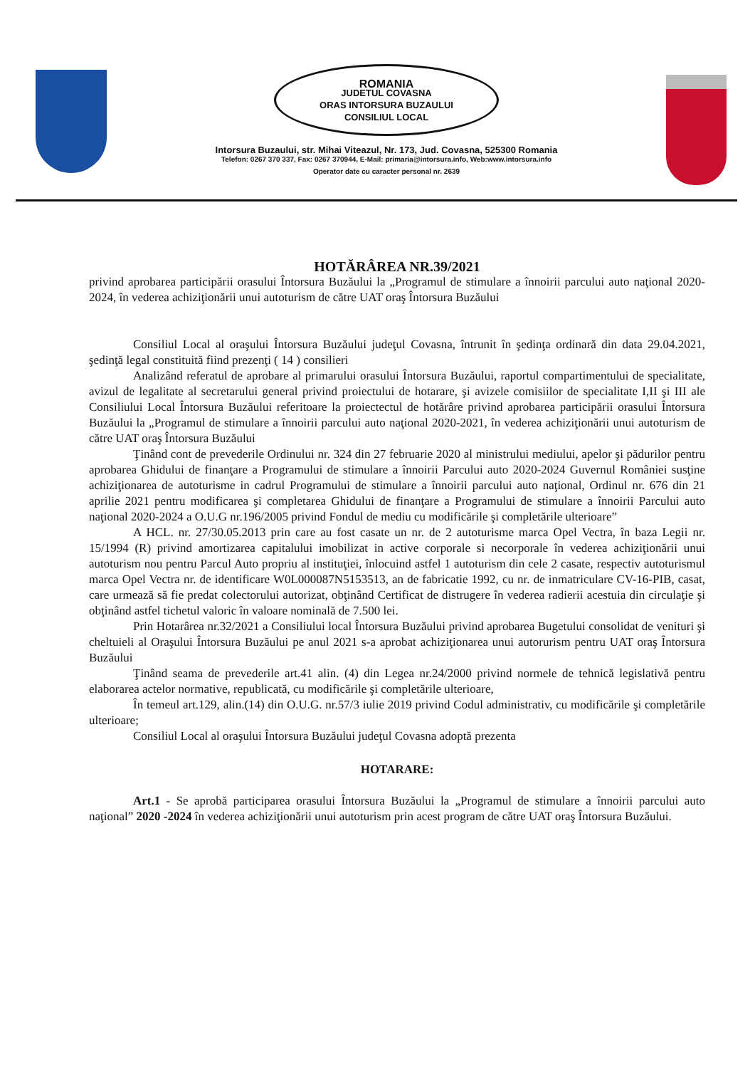ROMANIA
JUDETUL COVASNA
ORAS INTORSURA BUZAULUI
CONSILIUL LOCAL
Intorsura Buzaului, str. Mihai Viteazul, Nr. 173, Jud. Covasna, 525300 Romania
Telefon: 0267 370 337, Fax: 0267 370944, E-Mail: primaria@intorsura.info, Web:www.intorsura.info
Operator date cu caracter personal nr. 2639
HOTĂRÂREA NR.39/2021
privind aprobarea participării orasului Întorsura Buzăului la „Programul de stimulare a înnoirii parcului auto naţional 2020-2024, în vederea achiziţionării unui autoturism de către UAT oraş Întorsura Buzăului
Consiliul Local al oraşului Întorsura Buzăului judeţul Covasna, întrunit în şedinţa ordinară din data 29.04.2021, şedinţă legal constituită fiind prezenţi ( 14 ) consilieri
Analizând referatul de aprobare al primarului orasului Întorsura Buzăului, raportul compartimentului de specialitate, avizul de legalitate al secretarului general privind proiectului de hotarare, şi avizele comisiilor de specialitate I,II şi III ale Consiliului Local Întorsura Buzăului referitoare la proiectectul de hotărâre privind aprobarea participării orasului Întorsura Buzăului la „Programul de stimulare a înnoirii parcului auto naţional 2020-2021, în vederea achiziţionării unui autoturism de către UAT oraş Întorsura Buzăului
Ţinând cont de prevederile Ordinului nr. 324 din 27 februarie 2020 al ministrului mediului, apelor şi pădurilor pentru aprobarea Ghidului de finanţare a Programului de stimulare a înnoirii Parcului auto 2020-2024 Guvernul României susţine achiziţionarea de autoturisme in cadrul Programului de stimulare a înnoirii parcului auto naţional, Ordinul nr. 676 din 21 aprilie 2021 pentru modificarea şi completarea Ghidului de finanţare a Programului de stimulare a înnoirii Parcului auto naţional 2020-2024 a O.U.G nr.196/2005 privind Fondul de mediu cu modificările şi completările ulterioare”
A HCL. nr. 27/30.05.2013 prin care au fost casate un nr. de 2 autoturisme marca Opel Vectra, în baza Legii nr. 15/1994 (R) privind amortizarea capitalului imobilizat in active corporale si necorporale în vederea achiziţionării unui autoturism nou pentru Parcul Auto propriu al instituţiei, înlocuind astfel 1 autoturism din cele 2 casate, respectiv autoturismul marca Opel Vectra nr. de identificare W0L000087N5153513, an de fabricatie 1992, cu nr. de inmatriculare CV-16-PIB, casat, care urmează să fie predat colectorului autorizat, obţinând Certificat de distrugere în vederea radierii acestuia din circulaţie şi obţinând astfel tichetul valoric în valoare nominală de 7.500 lei.
Prin Hotarârea nr.32/2021 a Consiliului local Întorsura Buzăului privind aprobarea Bugetului consolidat de venituri şi cheltuieli al Oraşului Întorsura Buzăului pe anul 2021 s-a aprobat achiziţionarea unui autorurism pentru UAT oraş Întorsura Buzăului
Ţinând seama de prevederile art.41 alin. (4) din Legea nr.24/2000 privind normele de tehnică legislativă pentru elaborarea actelor normative, republicată, cu modificările şi completările ulterioare,
În temeul art.129, alin.(14) din O.U.G. nr.57/3 iulie 2019 privind Codul administrativ, cu modificările şi completările ulterioare;
Consiliul Local al oraşului Întorsura Buzăului judeţul Covasna adoptă prezenta
HOTARARE:
Art.1 - Se aprobă participarea orasului Întorsura Buzăului la „Programul de stimulare a înnoirii parcului auto naţional” 2020 -2024 în vederea achiziţionării unui autoturism prin acest program de către UAT oraş Întorsura Buzăului.